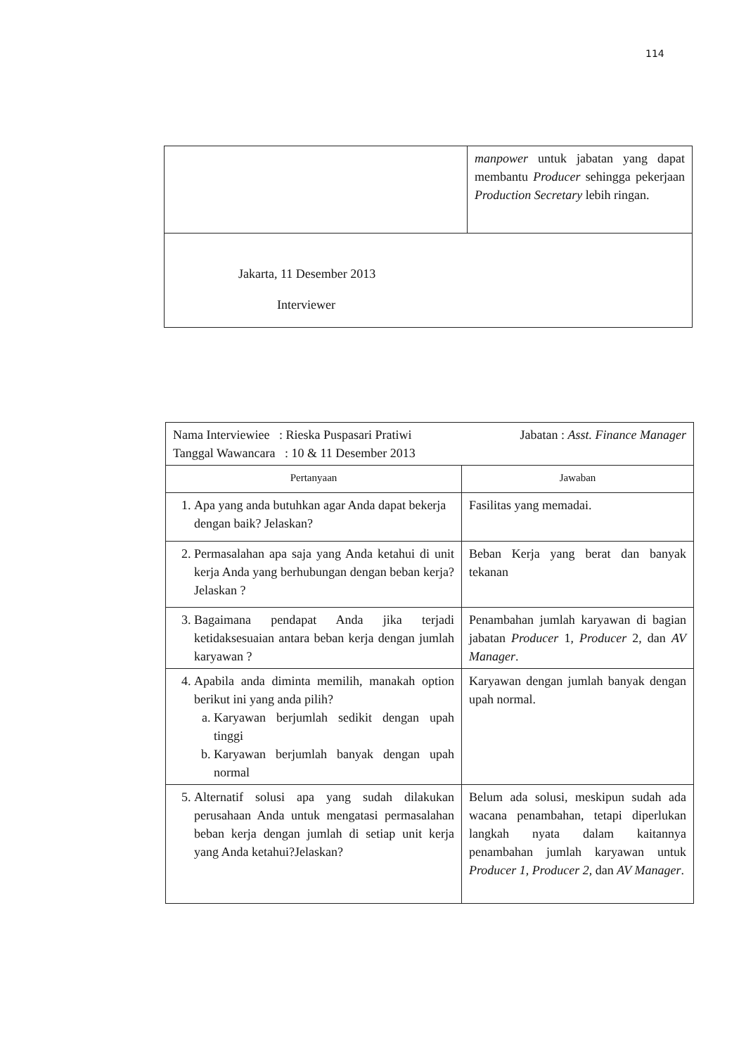114
| | manpower untuk jabatan yang dapat membantu Producer sehingga pekerjaan Production Secretary lebih ringan. |
| Jakarta, 11 Desember 2013 Interviewer | |
| Nama Interviewiee : Rieska Puspasari Pratiwi Tanggal Wawancara : 10 & 11 Desember 2013 Jabatan : Asst. Finance Manager | |
| Pertanyaan | Jawaban |
| 1. Apa yang anda butuhkan agar Anda dapat bekerja dengan baik? Jelaskan? | Fasilitas yang memadai. |
| 2. Permasalahan apa saja yang Anda ketahui di unit kerja Anda yang berhubungan dengan beban kerja? Jelaskan ? | Beban Kerja yang berat dan banyak tekanan |
| 3. Bagaimana pendapat Anda jika terjadi ketidaksesuaian antara beban kerja dengan jumlah karyawan ? | Penambahan jumlah karyawan di bagian jabatan Producer 1, Producer 2, dan AV Manager . |
| 4. Apabila anda diminta memilih, manakah option berikut ini yang anda pilih? a. Karyawan berjumlah sedikit dengan upah tinggi b. Karyawan berjumlah banyak dengan upah normal | Karyawan dengan jumlah banyak dengan upah normal. |
| 5. Alternatif solusi apa yang sudah dilakukan perusahaan Anda untuk mengatasi permasalahan beban kerja dengan jumlah di setiap unit kerja yang Anda ketahui?Jelaskan? | Belum ada solusi, meskipun sudah ada wacana penambahan, tetapi diperlukan langkah nyata dalam kaitannya penambahan jumlah karyawan untuk Producer 1 , Producer 2 , dan AV Manager . |